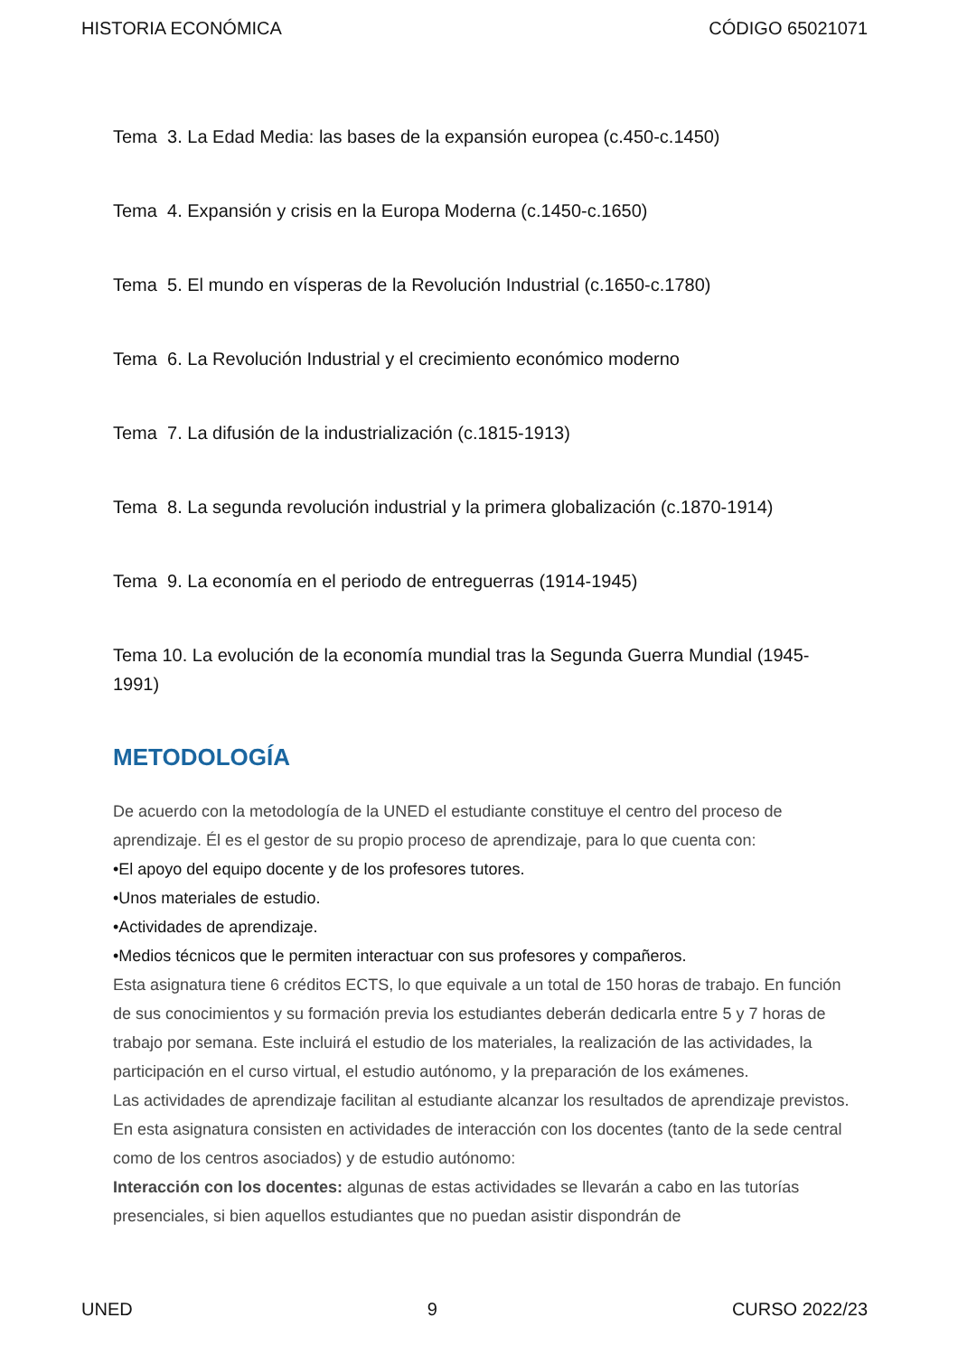HISTORIA ECONÓMICA CÓDIGO 65021071
Tema 3. La Edad Media: las bases de la expansión europea (c.450-c.1450)
Tema 4. Expansión y crisis en la Europa Moderna (c.1450-c.1650)
Tema 5. El mundo en vísperas de la Revolución Industrial (c.1650-c.1780)
Tema 6. La Revolución Industrial y el crecimiento económico moderno
Tema 7. La difusión de la industrialización (c.1815-1913)
Tema 8. La segunda revolución industrial y la primera globalización (c.1870-1914)
Tema 9. La economía en el periodo de entreguerras (1914-1945)
Tema 10. La evolución de la economía mundial tras la Segunda Guerra Mundial (1945-1991)
METODOLOGÍA
De acuerdo con la metodología de la UNED el estudiante constituye el centro del proceso de aprendizaje. Él es el gestor de su propio proceso de aprendizaje, para lo que cuenta con:
•El apoyo del equipo docente y de los profesores tutores.
•Unos materiales de estudio.
•Actividades de aprendizaje.
•Medios técnicos que le permiten interactuar con sus profesores y compañeros.
Esta asignatura tiene 6 créditos ECTS, lo que equivale a un total de 150 horas de trabajo. En función de sus conocimientos y su formación previa los estudiantes deberán dedicarla entre 5 y 7 horas de trabajo por semana. Este incluirá el estudio de los materiales, la realización de las actividades, la participación en el curso virtual, el estudio autónomo, y la preparación de los exámenes.
Las actividades de aprendizaje facilitan al estudiante alcanzar los resultados de aprendizaje previstos. En esta asignatura consisten en actividades de interacción con los docentes (tanto de la sede central como de los centros asociados) y de estudio autónomo:
Interacción con los docentes: algunas de estas actividades se llevarán a cabo en las tutorías presenciales, si bien aquellos estudiantes que no puedan asistir dispondrán de
UNED 9 CURSO 2022/23